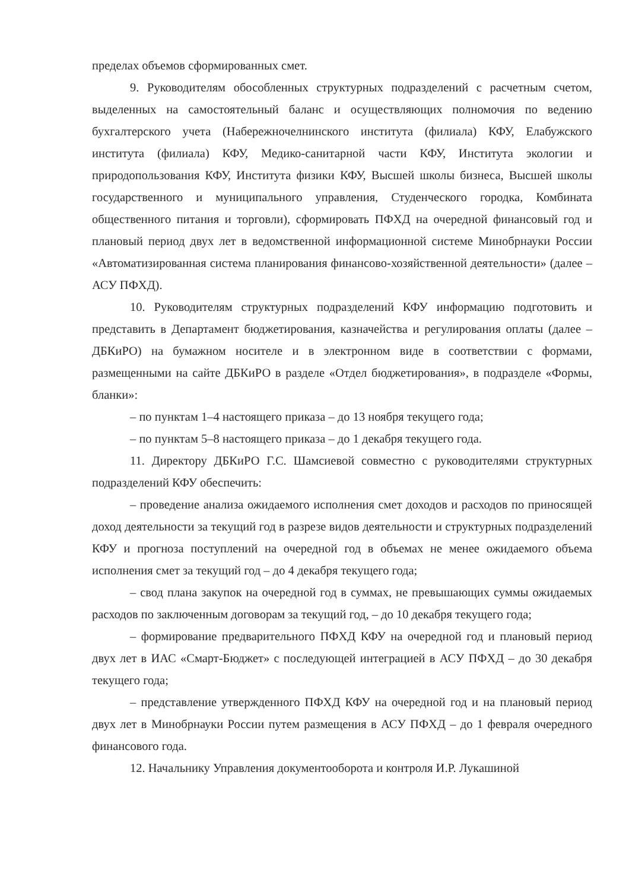пределах объемов сформированных смет.
9. Руководителям обособленных структурных подразделений с расчетным счетом, выделенных на самостоятельный баланс и осуществляющих полномочия по ведению бухгалтерского учета (Набережночелнинского института (филиала) КФУ, Елабужского института (филиала) КФУ, Медико-санитарной части КФУ, Института экологии и природопользования КФУ, Института физики КФУ, Высшей школы бизнеса, Высшей школы государственного и муниципального управления, Студенческого городка, Комбината общественного питания и торговли), сформировать ПФХД на очередной финансовый год и плановый период двух лет в ведомственной информационной системе Минобрнауки России «Автоматизированная система планирования финансово-хозяйственной деятельности» (далее – АСУ ПФХД).
10. Руководителям структурных подразделений КФУ информацию подготовить и представить в Департамент бюджетирования, казначейства и регулирования оплаты (далее – ДБКиРО) на бумажном носителе и в электронном виде в соответствии с формами, размещенными на сайте ДБКиРО в разделе «Отдел бюджетирования», в подразделе «Формы, бланки»:
– по пунктам 1–4 настоящего приказа – до 13 ноября текущего года;
– по пунктам 5–8 настоящего приказа – до 1 декабря текущего года.
11. Директору ДБКиРО Г.С. Шамсиевой совместно с руководителями структурных подразделений КФУ обеспечить:
– проведение анализа ожидаемого исполнения смет доходов и расходов по приносящей доход деятельности за текущий год в разрезе видов деятельности и структурных подразделений КФУ и прогноза поступлений на очередной год в объемах не менее ожидаемого объема исполнения смет за текущий год – до 4 декабря текущего года;
– свод плана закупок на очередной год в суммах, не превышающих суммы ожидаемых расходов по заключенным договорам за текущий год, – до 10 декабря текущего года;
– формирование предварительного ПФХД КФУ на очередной год и плановый период двух лет в ИАС «Смарт-Бюджет» с последующей интеграцией в АСУ ПФХД – до 30 декабря текущего года;
– представление утвержденного ПФХД КФУ на очередной год и на плановый период двух лет в Минобрнауки России путем размещения в АСУ ПФХД – до 1 февраля очередного финансового года.
12. Начальнику Управления документооборота и контроля И.Р. Лукашиной